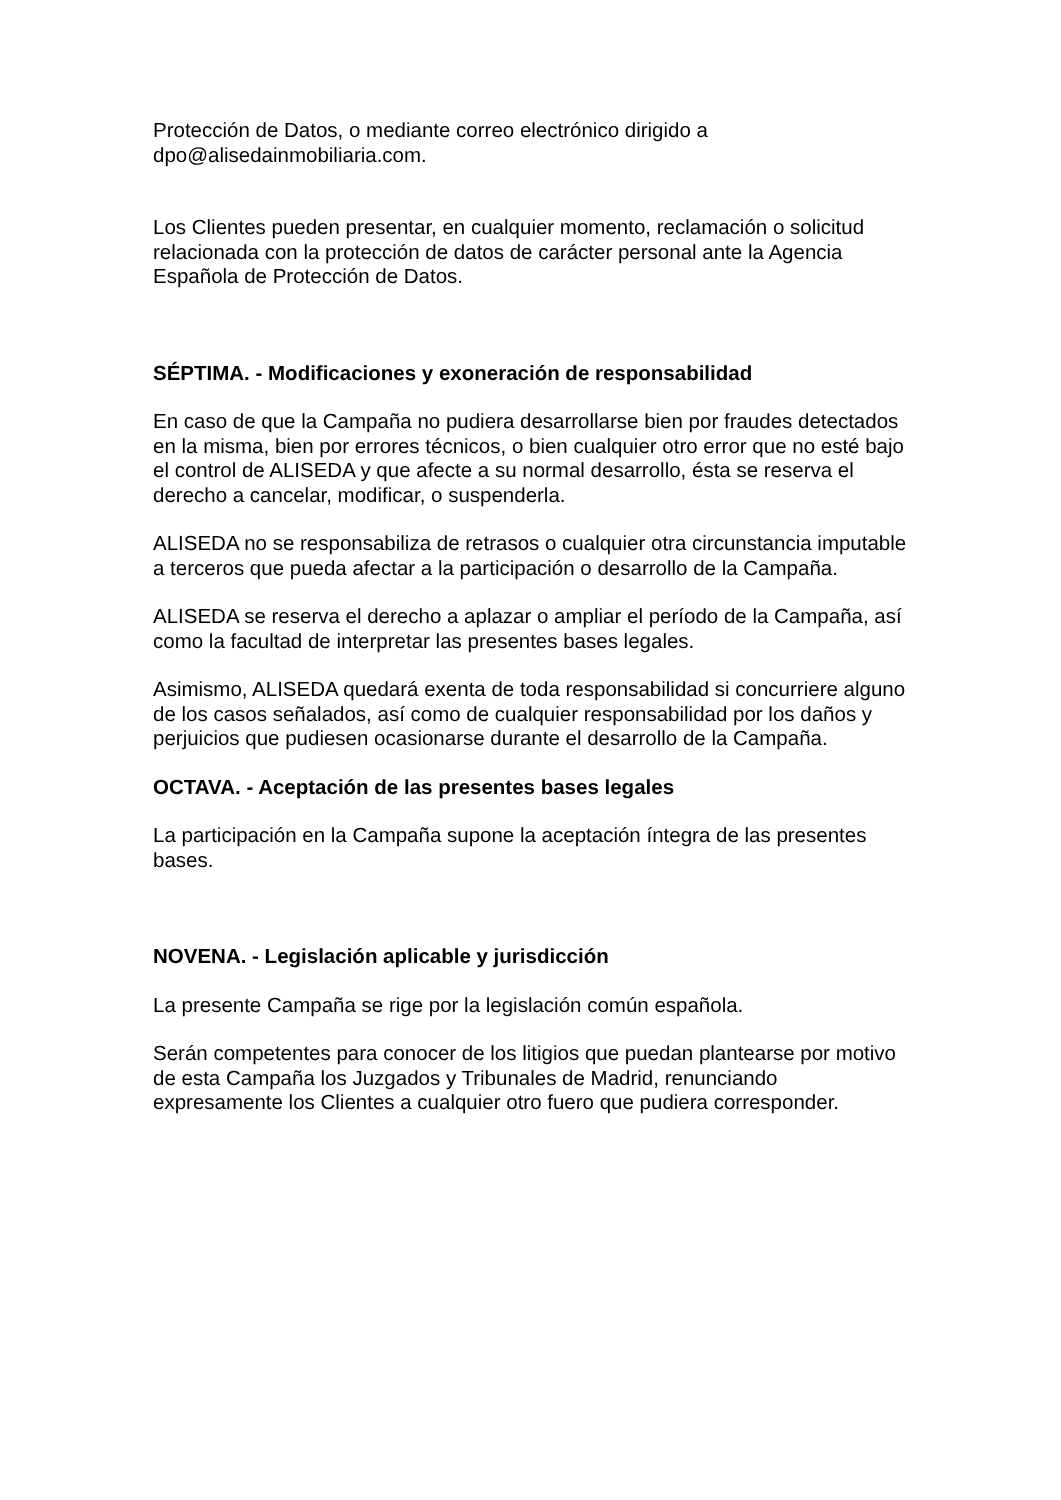Protección de Datos, o mediante correo electrónico dirigido a
dpo@alisedainmobiliaria.com.
Los Clientes pueden presentar, en cualquier momento, reclamación o solicitud relacionada con la protección de datos de carácter personal ante la Agencia Española de Protección de Datos.
SÉPTIMA. - Modificaciones y exoneración de responsabilidad
En caso de que la Campaña no pudiera desarrollarse bien por fraudes detectados en la misma, bien por errores técnicos, o bien cualquier otro error que no esté bajo el control de ALISEDA y que afecte a su normal desarrollo, ésta se reserva el derecho a cancelar, modificar, o suspenderla.
ALISEDA no se responsabiliza de retrasos o cualquier otra circunstancia imputable a terceros que pueda afectar a la participación o desarrollo de la Campaña.
ALISEDA se reserva el derecho a aplazar o ampliar el período de la Campaña, así como la facultad de interpretar las presentes bases legales.
Asimismo, ALISEDA quedará exenta de toda responsabilidad si concurriere alguno de los casos señalados, así como de cualquier responsabilidad por los daños y perjuicios que pudiesen ocasionarse durante el desarrollo de la Campaña.
OCTAVA. - Aceptación de las presentes bases legales
La participación en la Campaña supone la aceptación íntegra de las presentes bases.
NOVENA. - Legislación aplicable y jurisdicción
La presente Campaña se rige por la legislación común española.
Serán competentes para conocer de los litigios que puedan plantearse por motivo de esta Campaña los Juzgados y Tribunales de Madrid, renunciando expresamente los Clientes a cualquier otro fuero que pudiera corresponder.